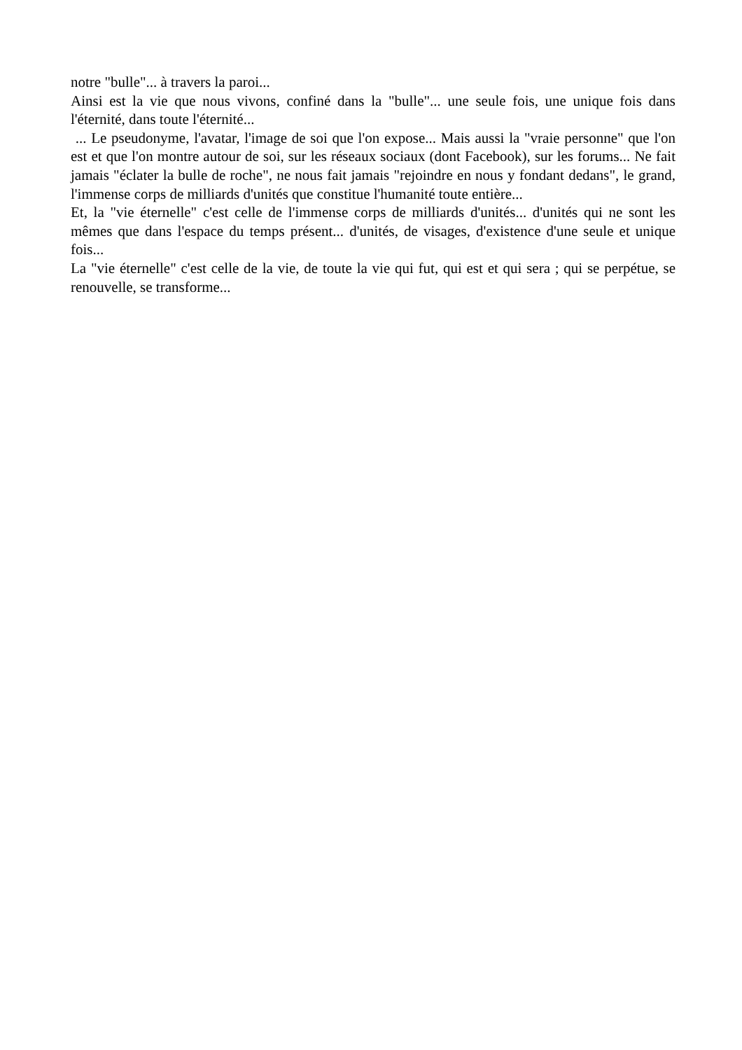notre "bulle"... à travers la paroi...
Ainsi est la vie que nous vivons, confiné dans la "bulle"... une seule fois, une unique fois dans l'éternité, dans toute l'éternité...
... Le pseudonyme, l'avatar, l'image de soi que l'on expose... Mais aussi la "vraie personne" que l'on est et que l'on montre autour de soi, sur les réseaux sociaux (dont Facebook), sur les forums... Ne fait jamais "éclater la bulle de roche", ne nous fait jamais "rejoindre en nous y fondant dedans", le grand, l'immense corps de milliards d'unités que constitue l'humanité toute entière...
Et, la "vie éternelle" c'est celle de l'immense corps de milliards d'unités... d'unités qui ne sont les mêmes que dans l'espace du temps présent... d'unités, de visages, d'existence d'une seule et unique fois...
La "vie éternelle" c'est celle de la vie, de toute la vie qui fut, qui est et qui sera ; qui se perpétue, se renouvelle, se transforme...